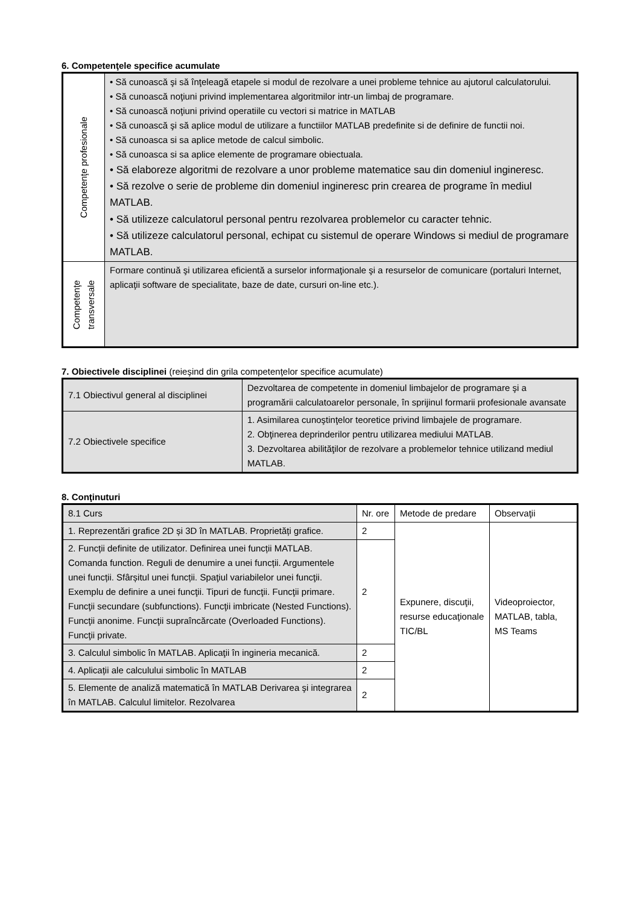6. Competenţele specifice acumulate
| Competenţe profesionale | • Să cunoască şi să înţeleagă etapele si modul de rezolvare a unei probleme tehnice au ajutorul calculatorului. • Să cunoască noţiuni privind implementarea algoritmilor intr-un limbaj de programare. • Să cunoască noţiuni privind operatiile cu vectori si matrice in MATLAB • Să cunoască şi să aplice modul de utilizare a functiilor MATLAB predefinite si de definire de functii noi. • Să cunoasca si sa aplice metode de calcul simbolic. • Să cunoasca si sa aplice elemente de programare obiectuala. • Să elaboreze algoritmi de rezolvare a unor probleme matematice sau din domeniul ingineresc. • Să rezolve o serie de probleme din domeniul ingineresc prin crearea de programe în mediul MATLAB. • Să utilizeze calculatorul personal pentru rezolvarea problemelor cu caracter tehnic. • Să utilizeze calculatorul personal, echipat cu sistemul de operare Windows si mediul de programare MATLAB. |
| Competenţe transversale | Formare continuă şi utilizarea eficientă a surselor informaţionale şi a resurselor de comunicare (portaluri Internet, aplicaţii software de specialitate, baze de date, cursuri on-line etc.). |
7. Obiectivele disciplinei (reieşind din grila competenţelor specifice acumulate)
| 7.1 Obiectivul general al disciplinei | Dezvoltarea de competente in domeniul limbajelor de programare şi a programării calculatoarelor personale, în sprijinul formarii profesionale avansate |
| 7.2 Obiectivele specifice | 1. Asimilarea cunoştinţelor teoretice privind limbajele de programare. 2. Obţinerea deprinderilor pentru utilizarea mediului MATLAB. 3. Dezvoltarea abilităţilor de rezolvare a problemelor tehnice utilizand mediul MATLAB. |
8. Conţinuturi
| 8.1 Curs | Nr. ore | Metode de predare | Observaţii |
| --- | --- | --- | --- |
| 1. Reprezentări grafice 2D și 3D în MATLAB. Proprietăți grafice. | 2 | Expunere, discuţii, resurse educaţionale TIC/BL | Videoproiector, MATLAB, tabla, MS Teams |
| 2. Funcții definite de utilizator. Definirea unei funcții MATLAB. Comanda function. Reguli de denumire a unei funcții. Argumentele unei funcții. Sfârșitul unei funcții. Spaţiul variabilelor unei funcţii. Exemplu de definire a unei funcţii. Tipuri de funcţii. Funcţii primare. Funcţii secundare (subfunctions). Funcţii imbricate (Nested Functions). Funcţii anonime. Funcţii supraîncărcate (Overloaded Functions). Funcţii private. | 2 | | |
| 3. Calculul simbolic în MATLAB. Aplicaţii în ingineria mecanică. | 2 | | |
| 4. Aplicații ale calculului simbolic în MATLAB | 2 | | |
| 5. Elemente de analiză matematică în MATLAB Derivarea şi integrarea în MATLAB. Calculul limitelor. Rezolvarea | 2 | | |